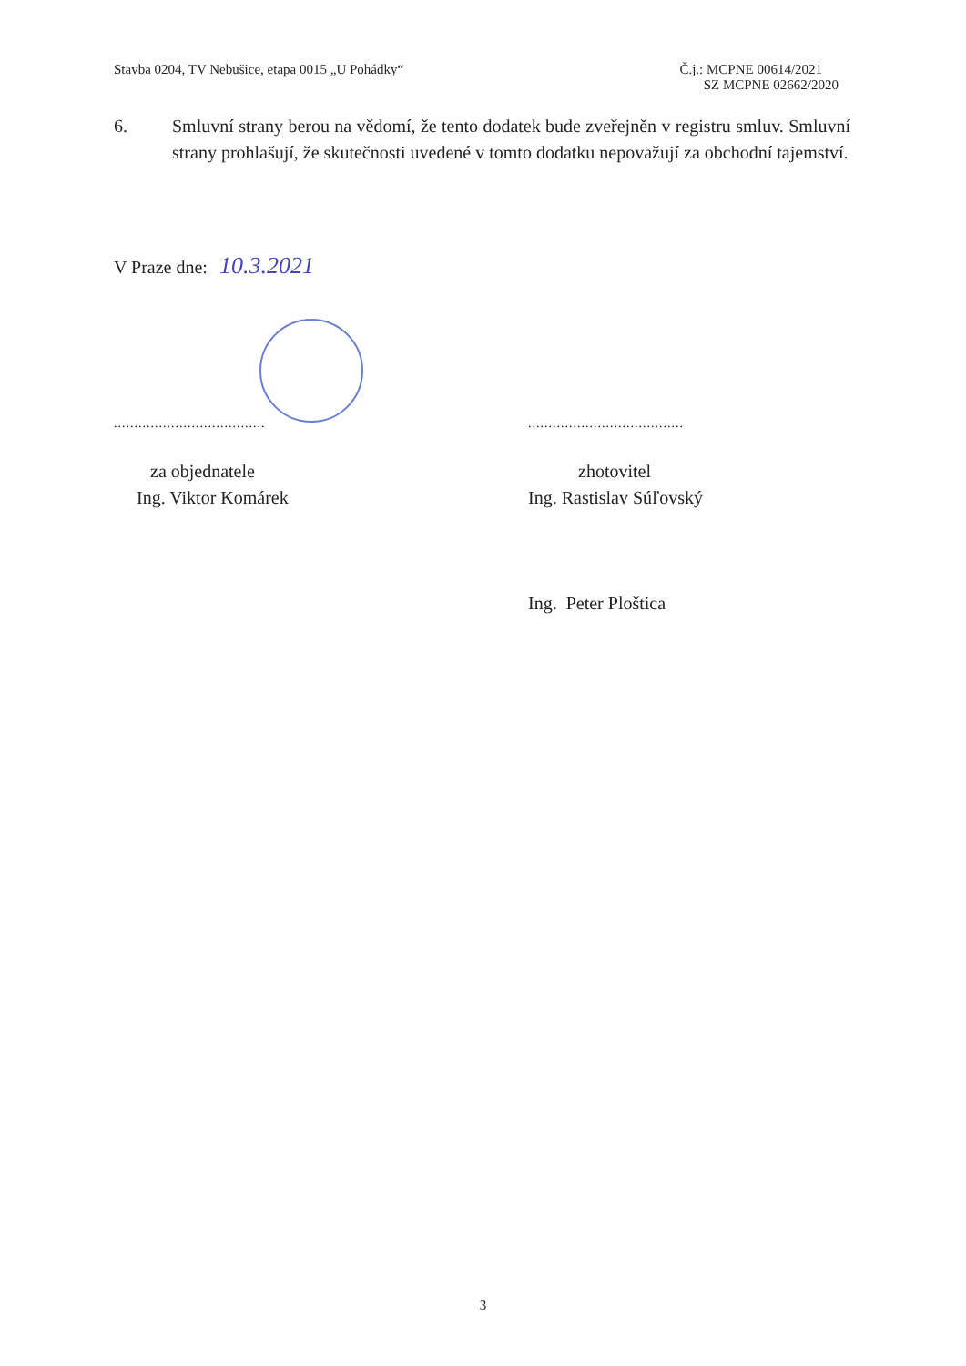Stavba 0204, TV Nebušice, etapa 0015 „U Pohádky“
Č.j.: MCPNE 00614/2021
SZ MCPNE 02662/2020
6. Smluvní strany berou na vědomí, že tento dodatek bude zveřejněn v registru smluv. Smluvní strany prohlašují, že skutečnosti uvedené v tomto dodatku nepovažují za obchodní tajemství.
V Praze dne: 10.3.2021
.....................................
za objednatele
Ing. Viktor Komárek
......................................
zhotovitel
Ing. Rastislav Súľovský
Ing. Peter Ploštica
3